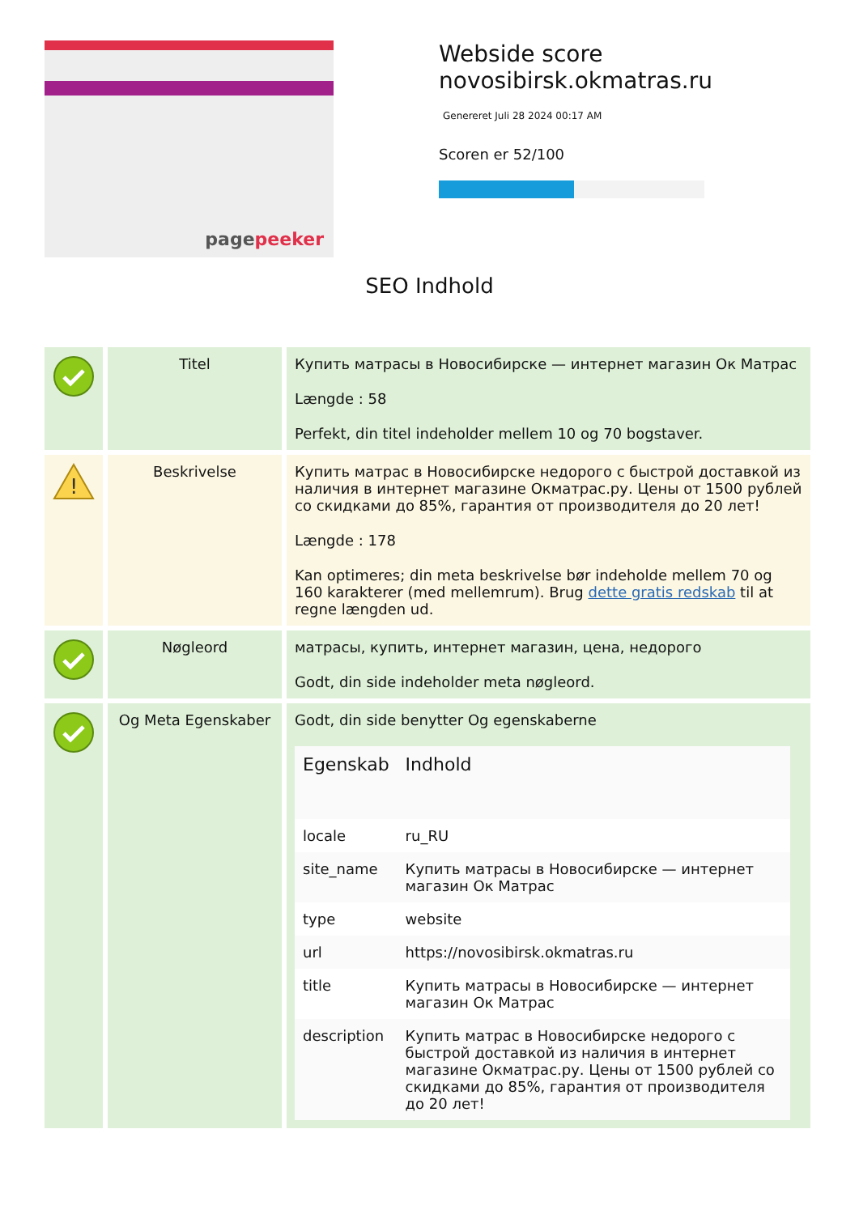pagepeeker
Webside score
novosibirsk.okmatras.ru
Genereret Juli 28 2024 00:17 AM
Scoren er 52/100
SEO Indhold
| | Titel | Купить матрасы в Новосибирске — интернет магазин Ок Матрас Længde : 58 Perfekt, din titel indeholder mellem 10 og 70 bogstaver. |
| ! | Beskrivelse | Купить матрас в Новосибирске недорого с быстрой доставкой из наличия в интернет магазине Окматрас.ру. Цены от 1500 рублей со скидками до 85%, гарантия от производителя до 20 лет! Længde : 178 Kan optimeres; din meta beskrivelse bør indeholde mellem 70 og 160 karakterer (med mellemrum). Brug dette gratis redskab til at regne længden ud. |
| | Nøgleord | матрасы, купить, интернет магазин, цена, недорого Godt, din side indeholder meta nøgleord. |
| | Og Meta Egenskaber | Godt, din side benytter Og egenskaberne / Egenskab / Indhold / / --- / --- / / locale / ru_RU / / site_name / Купить матрасы в Новосибирске — интернет магазин Ок Матрас / / type / website / / url / https://novosibirsk.okmatras.ru / / title / Купить матрасы в Новосибирске — интернет магазин Ок Матрас / / description / Купить матрас в Новосибирске недорого с быстрой доставкой из наличия в интернет магазине Окматрас.ру. Цены от 1500 рублей со скидками до 85%, гарантия от производителя до 20 лет! / |